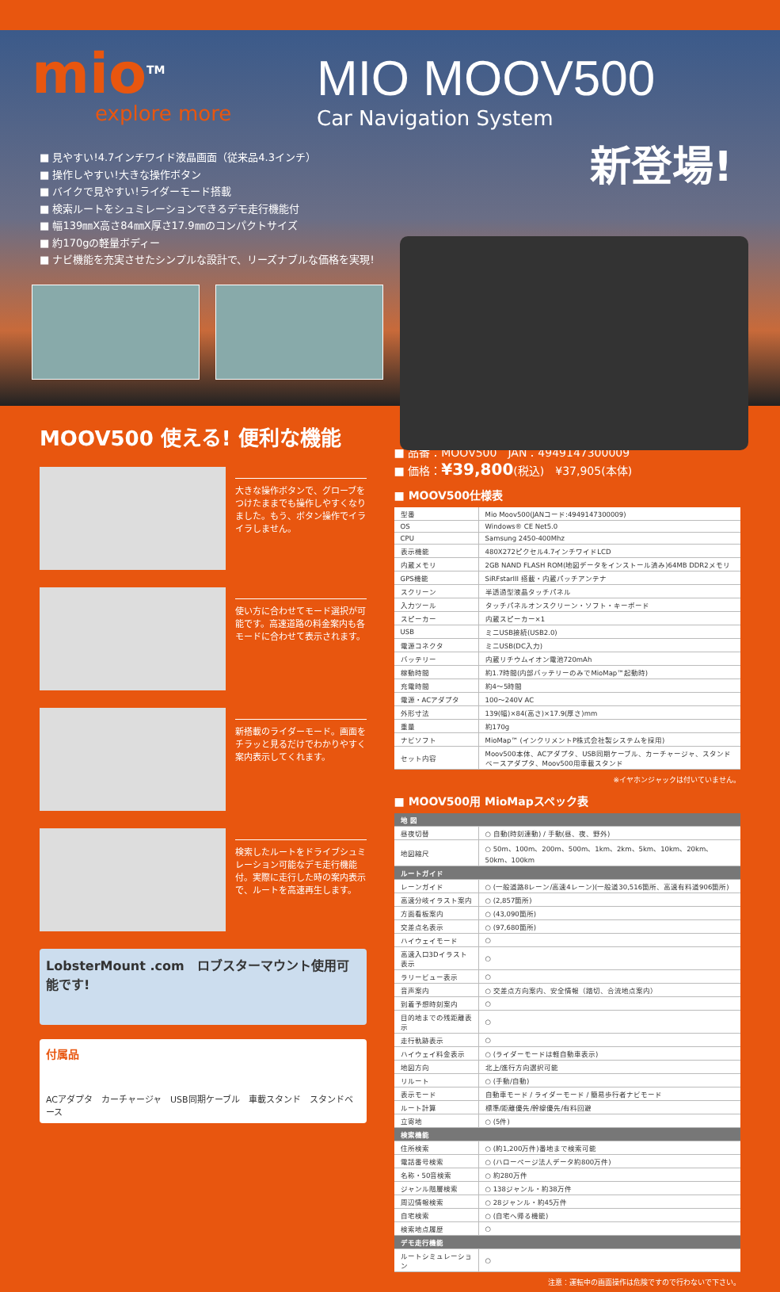mio<sup>TM</sup>
explore more
MIO MOOV500
Car Navigation System
新登場!
■ 見やすい!4.7インチワイド液晶画面（従来品4.3インチ）
■ 操作しやすい!大きな操作ボタン
■ バイクで見やすい!ライダーモード搭載
■ 検索ルートをシュミレーションできるデモ走行機能付
■ 幅139㎜X高さ84㎜X厚さ17.9㎜のコンパクトサイズ
■ 約170gの軽量ボディー
■ ナビ機能を充実させたシンプルな設計で、リーズナブルな価格を実現!
MOOV500 使える! 便利な機能
大きな操作ボタンで、グローブをつけたままでも操作しやすくなりました。もう、ボタン操作でイライラしません。
使い方に合わせてモード選択が可能です。高速道路の料金案内も各モードに合わせて表示されます。
新搭載のライダーモード。画面をチラッと見るだけでわかりやすく案内表示してくれます。
検索したルートをドライブシュミレーション可能なデモ走行機能付。実際に走行した時の案内表示で、ルートを高速再生します。
LobsterMount .com　ロブスターマウント使用可能です!
付属品
ACアダプタ　カーチャージャ　USB同期ケーブル　車載スタンド　スタンドベース
■ 品番：MOOV500　JAN：4949147300009
■ 価格：¥39,800(税込)　¥37,905(本体)
■ MOOV500仕様表
| 型番 | Mio Moov500(JANコード:4949147300009) |
| OS | Windows® CE Net5.0 |
| CPU | Samsung 2450-400Mhz |
| 表示機能 | 480X272ピクセル4.7インチワイドLCD |
| 内蔵メモリ | 2GB NAND FLASH ROM(地図データをインストール済み)64MB DDR2メモリ |
| GPS機能 | SiRFstarIII 搭載・内蔵パッチアンテナ |
| スクリーン | 半透過型液晶タッチパネル |
| 入力ツール | タッチパネルオンスクリーン・ソフト・キーボード |
| スピーカー | 内蔵スピーカー×1 |
| USB | ミニUSB接続(USB2.0) |
| 電源コネクタ | ミニUSB(DC入力) |
| バッテリー | 内蔵リチウムイオン電池720mAh |
| 稼動時間 | 約1.7時間(内部バッテリーのみでMioMap™起動時) |
| 充電時間 | 約4〜5時間 |
| 電源・ACアダプタ | 100〜240V AC |
| 外形寸法 | 139(幅)×84(高さ)×17.9(厚さ)mm |
| 重量 | 約170g |
| ナビソフト | MioMap™ (インクリメントP株式会社製システムを採用) |
| セット内容 | Moov500本体、ACアダプタ、USB同期ケーブル、カーチャージャ、スタンドベースアダプタ、Moov500用車載スタンド |
※イヤホンジャックは付いていません。
■ MOOV500用 MioMapスペック表
| 地 図 | |
| --- | --- |
| 昼夜切替 | ○ 自動(時刻連動) / 手動(昼、夜、野外) |
| 地図縮尺 | ○ 50m、100m、200m、500m、1km、2km、5km、10km、20km、50km、100km |
| ルートガイド | |
| レーンガイド | ○ (一般道路8レーン/高速4レーン)(一般道30,516箇所、高速有料道906箇所) |
| 高速分岐イラスト案内 | ○ (2,857箇所) |
| 方面看板案内 | ○ (43,090箇所) |
| 交差点名表示 | ○ (97,680箇所) |
| ハイウェイモード | ○ |
| 高速入口3Dイラスト表示 | ○ |
| ラリービュー表示 | ○ |
| 音声案内 | ○ 交差点方向案内、安全情報（踏切、合流地点案内） |
| 到着予想時刻案内 | ○ |
| 目的地までの残距離表示 | ○ |
| 走行軌跡表示 | ○ |
| ハイウェイ料金表示 | ○ (ライダーモードは軽自動車表示) |
| 地図方向 | 北上/進行方向選択可能 |
| リルート | ○ (手動/自動) |
| 表示モード | 自動車モード / ライダーモード / 簡易歩行者ナビモード |
| ルート計算 | 標準/距離優先/幹線優先/有料回避 |
| 立寄地 | ○ (5件) |
| 検索機能 | |
| 住所検索 | ○ (約1,200万件)番地まで検索可能 |
| 電話番号検索 | ○ (ハローページ法人データ約800万件) |
| 名称・50音検索 | ○ 約280万件 |
| ジャンル階層検索 | ○ 138ジャンル・約38万件 |
| 周辺情報検索 | ○ 28ジャンル・約45万件 |
| 自宅検索 | ○ (自宅へ帰る機能) |
| 検索地点履歴 | ○ |
| デモ走行機能 | |
| ルートシミュレーション | ○ |
注意：運転中の画面操作は危険ですので行わないで下さい。